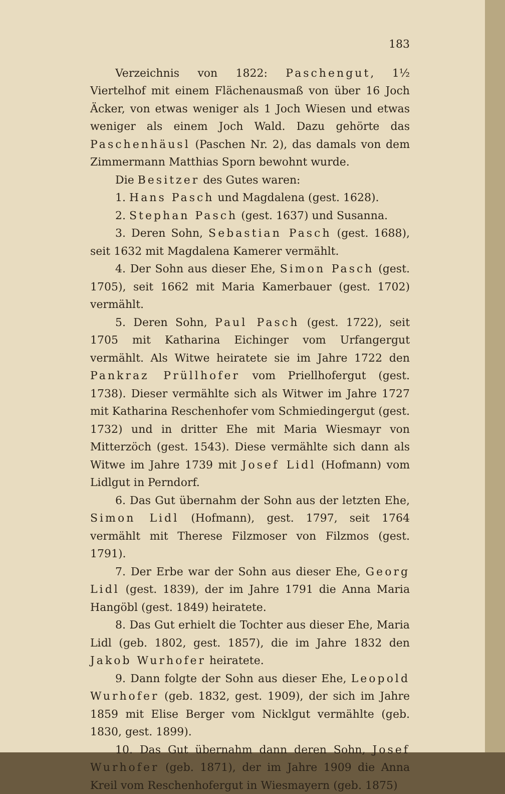183
Verzeichnis von 1822: Paschengut, 1½ Viertelhof mit einem Flächenausmaß von über 16 Joch Äcker, von etwas weniger als 1 Joch Wiesen und etwas weniger als einem Joch Wald. Dazu gehörte das Paschenhäusl (Paschen Nr. 2), das damals von dem Zimmermann Matthias Sporn bewohnt wurde.
Die Besitzer des Gutes waren:
1. Hans Pasch und Magdalena (gest. 1628).
2. Stephan Pasch (gest. 1637) und Susanna.
3. Deren Sohn, Sebastian Pasch (gest. 1688), seit 1632 mit Magdalena Kamerer vermählt.
4. Der Sohn aus dieser Ehe, Simon Pasch (gest. 1705), seit 1662 mit Maria Kamerbauer (gest. 1702) vermählt.
5. Deren Sohn, Paul Pasch (gest. 1722), seit 1705 mit Katharina Eichinger vom Urfangergut vermählt. Als Witwe heiratete sie im Jahre 1722 den Pankraz Prüllhofer vom Priellhofergut (gest. 1738). Dieser vermählte sich als Witwer im Jahre 1727 mit Katharina Reschenhofer vom Schmiedingergut (gest. 1732) und in dritter Ehe mit Maria Wiesmayr von Mitterzöch (gest. 1543). Diese vermählte sich dann als Witwe im Jahre 1739 mit Josef Lidl (Hofmann) vom Lidlgut in Perndorf.
6. Das Gut übernahm der Sohn aus der letzten Ehe, Simon Lidl (Hofmann), gest. 1797, seit 1764 vermählt mit Therese Filzmoser von Filzmos (gest. 1791).
7. Der Erbe war der Sohn aus dieser Ehe, Georg Lidl (gest. 1839), der im Jahre 1791 die Anna Maria Hangöbl (gest. 1849) heiratete.
8. Das Gut erhielt die Tochter aus dieser Ehe, Maria Lidl (geb. 1802, gest. 1857), die im Jahre 1832 den Jakob Wurhofer heiratete.
9. Dann folgte der Sohn aus dieser Ehe, Leopold Wurhofer (geb. 1832, gest. 1909), der sich im Jahre 1859 mit Elise Berger vom Nicklgut vermählte (geb. 1830, gest. 1899).
10. Das Gut übernahm dann deren Sohn, Josef Wurhofer (geb. 1871), der im Jahre 1909 die Anna Kreil vom Reschenhofergut in Wiesmayern (geb. 1875)